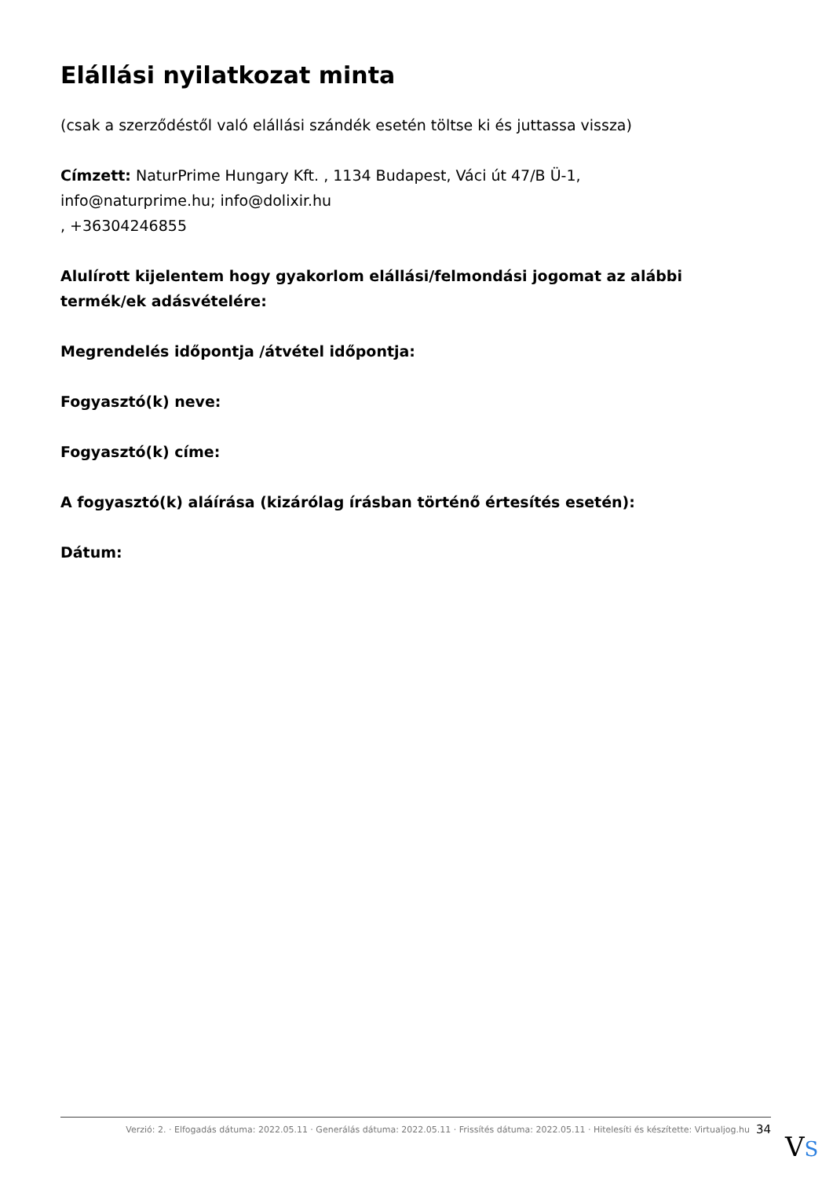Elállási nyilatkozat minta
(csak a szerződéstől való elállási szándék esetén töltse ki és juttassa vissza)
Címzett: NaturPrime Hungary Kft. , 1134 Budapest, Váci út 47/B Ü-1,
info@naturprime.hu; info@dolixir.hu
, +36304246855
Alulírott kijelentem hogy gyakorlom elállási/felmondási jogomat az alábbi termék/ek adásvételére:
Megrendelés időpontja /átvétel időpontja:
Fogyasztó(k) neve:
Fogyasztó(k) címe:
A fogyasztó(k) aláírása (kizárólag írásban történő értesítés esetén):
Dátum:
Verzió: 2. · Elfogadás dátuma: 2022.05.11 · Generálás dátuma: 2022.05.11 · Frissítés dátuma: 2022.05.11 · Hitelesíti és készítette: Virtualjog.hu 34
VS